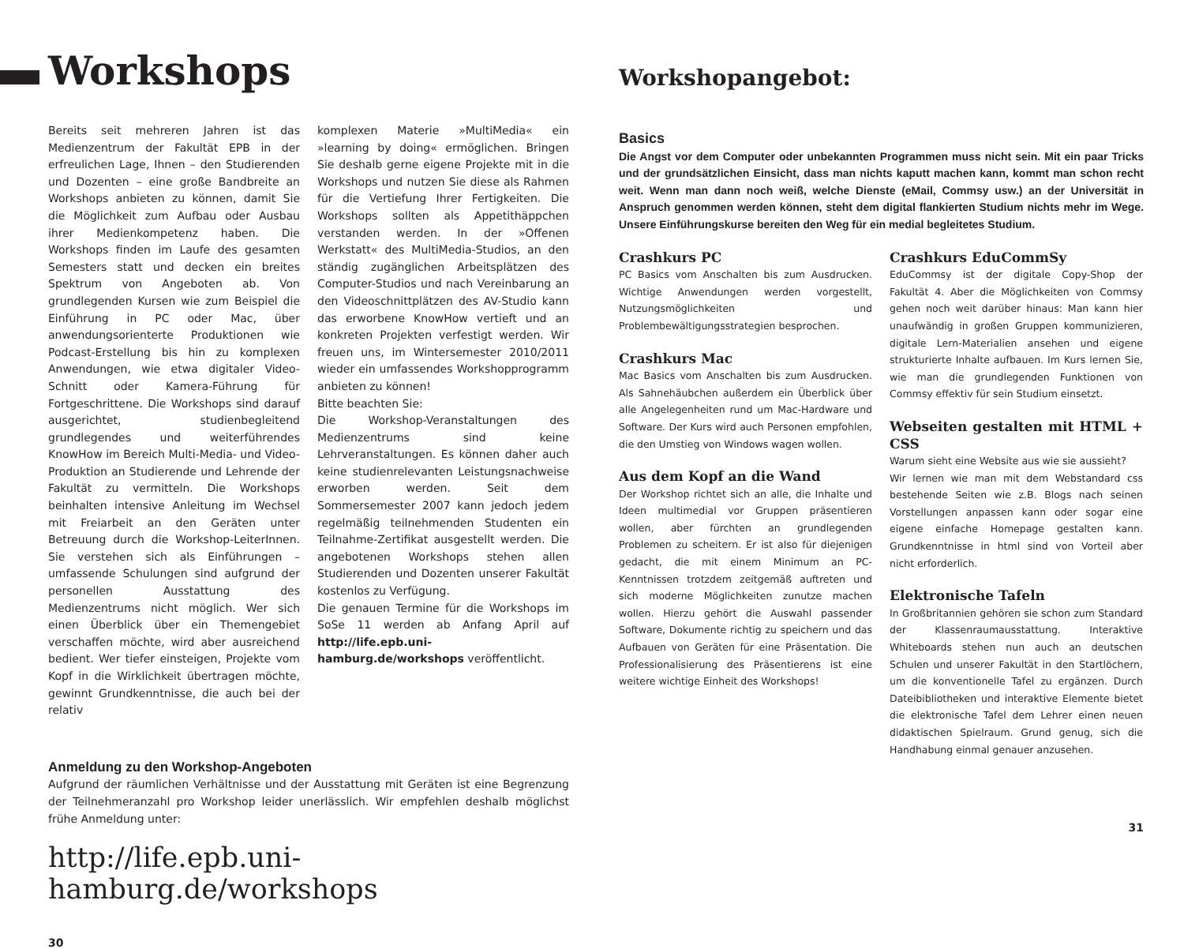Workshops
Bereits seit mehreren Jahren ist das Medienzentrum der Fakultät EPB in der erfreulichen Lage, Ihnen – den Studierenden und Dozenten – eine große Bandbreite an Workshops anbieten zu können, damit Sie die Möglichkeit zum Aufbau oder Ausbau ihrer Medienkompetenz haben. Die Workshops finden im Laufe des gesamten Semesters statt und decken ein breites Spektrum von Angeboten ab. Von grundlegenden Kursen wie zum Beispiel die Einführung in PC oder Mac, über anwendungsorienterte Produktionen wie Podcast-Erstellung bis hin zu komplexen Anwendungen, wie etwa digitaler Video-Schnitt oder Kamera-Führung für Fortgeschrittene. Die Workshops sind darauf ausgerichtet, studienbegleitend grundlegendes und weiterführendes KnowHow im Bereich Multi-Media- und Video-Produktion an Studierende und Lehrende der Fakultät zu vermitteln. Die Workshops beinhalten intensive Anleitung im Wechsel mit Freiarbeit an den Geräten unter Betreuung durch die Workshop-LeiterInnen. Sie verstehen sich als Einführungen – umfassende Schulungen sind aufgrund der personellen Ausstattung des Medienzentrums nicht möglich. Wer sich einen Überblick über ein Themengebiet verschaffen möchte, wird aber ausreichend bedient. Wer tiefer einsteigen, Projekte vom Kopf in die Wirklichkeit übertragen möchte, gewinnt Grundkenntnisse, die auch bei der relativ
komplexen Materie »MultiMedia« ein »learning by doing« ermöglichen. Bringen Sie deshalb gerne eigene Projekte mit in die Workshops und nutzen Sie diese als Rahmen für die Vertiefung Ihrer Fertigkeiten. Die Workshops sollten als Appetithäppchen verstanden werden. In der »Offenen Werkstatt« des MultiMedia-Studios, an den ständig zugänglichen Arbeitsplätzen des Computer-Studios und nach Vereinbarung an den Videoschnittplätzen des AV-Studio kann das erworbene KnowHow vertieft und an konkreten Projekten verfestigt werden. Wir freuen uns, im Wintersemester 2010/2011 wieder ein umfassendes Workshopprogramm anbieten zu können!
Bitte beachten Sie:
Die Workshop-Veranstaltungen des Medienzentrums sind keine Lehrveranstaltungen. Es können daher auch keine studienrelevanten Leistungsnachweise erworben werden. Seit dem Sommersemester 2007 kann jedoch jedem regelmäßig teilnehmenden Studenten ein Teilnahme-Zertifikat ausgestellt werden. Die angebotenen Workshops stehen allen Studierenden und Dozenten unserer Fakultät kostenlos zu Verfügung.
Die genauen Termine für die Workshops im SoSe 11 werden ab Anfang April auf http://life.epb.uni-hamburg.de/workshops veröffentlicht.
Anmeldung zu den Workshop-Angeboten
Aufgrund der räumlichen Verhältnisse und der Ausstattung mit Geräten ist eine Begrenzung der Teilnehmeranzahl pro Workshop leider unerlässlich. Wir empfehlen deshalb möglichst frühe Anmeldung unter:
http://life.epb.uni-hamburg.de/workshops
30
Workshopangebot:
Basics
Die Angst vor dem Computer oder unbekannten Programmen muss nicht sein. Mit ein paar Tricks und der grundsätzlichen Einsicht, dass man nichts kaputt machen kann, kommt man schon recht weit. Wenn man dann noch weiß, welche Dienste (eMail, Commsy usw.) an der Universität in Anspruch genommen werden können, steht dem digital flankierten Studium nichts mehr im Wege. Unsere Einführungskurse bereiten den Weg für ein medial begleitetes Studium.
Crashkurs PC
PC Basics vom Anschalten bis zum Ausdrucken. Wichtige Anwendungen werden vorgestellt, Nutzungsmöglichkeiten und Problembewältigungsstrategien besprochen.
Crashkurs Mac
Mac Basics vom Anschalten bis zum Ausdrucken. Als Sahnehäubchen außerdem ein Überblick über alle Angelegenheiten rund um Mac-Hardware und Software. Der Kurs wird auch Personen empfohlen, die den Umstieg von Windows wagen wollen.
Aus dem Kopf an die Wand
Der Workshop richtet sich an alle, die Inhalte und Ideen multimedial vor Gruppen präsentieren wollen, aber fürchten an grundlegenden Problemen zu scheitern. Er ist also für diejenigen gedacht, die mit einem Minimum an PC-Kenntnissen trotzdem zeitgemäß auftreten und sich moderne Möglichkeiten zunutze machen wollen. Hierzu gehört die Auswahl passender Software, Dokumente richtig zu speichern und das Aufbauen von Geräten für eine Präsentation. Die Professionalisierung des Präsentierens ist eine weitere wichtige Einheit des Workshops!
Crashkurs EduCommSy
EduCommsy ist der digitale Copy-Shop der Fakultät 4. Aber die Möglichkeiten von Commsy gehen noch weit darüber hinaus: Man kann hier unaufwändig in großen Gruppen kommunizieren, digitale Lern-Materialien ansehen und eigene strukturierte Inhalte aufbauen. Im Kurs lernen Sie, wie man die grundlegenden Funktionen von Commsy effektiv für sein Studium einsetzt.
Webseiten gestalten mit HTML + CSS
Warum sieht eine Website aus wie sie aussieht?
Wir lernen wie man mit dem Webstandard css bestehende Seiten wie z.B. Blogs nach seinen Vorstellungen anpassen kann oder sogar eine eigene einfache Homepage gestalten kann. Grundkenntnisse in html sind von Vorteil aber nicht erforderlich.
Elektronische Tafeln
In Großbritannien gehören sie schon zum Standard der Klassenraumausstattung. Interaktive Whiteboards stehen nun auch an deutschen Schulen und unserer Fakultät in den Startlöchern, um die konventionelle Tafel zu ergänzen. Durch Dateibibliotheken und interaktive Elemente bietet die elektronische Tafel dem Lehrer einen neuen didaktischen Spielraum. Grund genug, sich die Handhabung einmal genauer anzusehen.
31